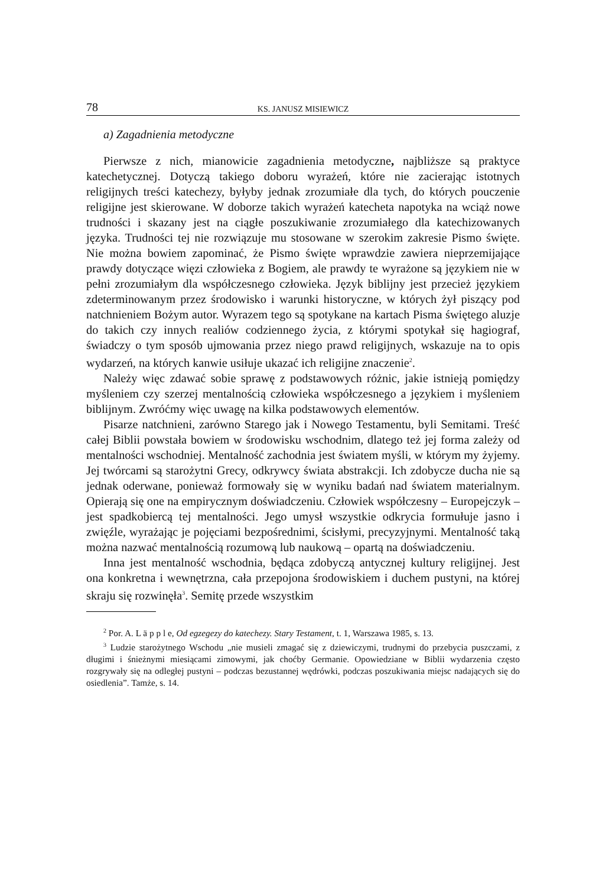78 KS. JANUSZ MISIEWICZ
a) Zagadnienia metodyczne
Pierwsze z nich, mianowicie zagadnienia metodyczne, najbliższe są praktyce katechetycznej. Dotyczą takiego doboru wyrażeń, które nie zacierając istotnych religijnych treści katechezy, byłyby jednak zrozumiałe dla tych, do których pouczenie religijne jest skierowane. W doborze takich wyrażeń katecheta napotyka na wciąż nowe trudności i skazany jest na ciągłe poszukiwanie zrozumiałego dla katechizowanych języka. Trudności tej nie rozwiązuje mu stosowane w szerokim zakresie Pismo święte. Nie można bowiem zapominać, że Pismo święte wprawdzie zawiera nieprzemijające prawdy dotyczące więzi człowieka z Bogiem, ale prawdy te wyrażone są językiem nie w pełni zrozumiałym dla współczesnego człowieka. Język biblijny jest przecież językiem zdeterminowanym przez środowisko i warunki historyczne, w których żył piszący pod natchnieniem Bożym autor. Wyrazem tego są spotykane na kartach Pisma świętego aluzje do takich czy innych realiów codziennego życia, z którymi spotykał się hagiograf, świadczy o tym sposób ujmowania przez niego prawd religijnych, wskazuje na to opis wydarzeń, na których kanwie usiłuje ukazać ich religijne znaczenie<sup>2</sup>.
Należy więc zdawać sobie sprawę z podstawowych różnic, jakie istnieją pomiędzy myśleniem czy szerzej mentalnością człowieka współczesnego a językiem i myśleniem biblijnym. Zwróćmy więc uwagę na kilka podstawowych elementów.
Pisarze natchnieni, zarówno Starego jak i Nowego Testamentu, byli Semitami. Treść całej Biblii powstała bowiem w środowisku wschodnim, dlatego też jej forma zależy od mentalności wschodniej. Mentalność zachodnia jest światem myśli, w którym my żyjemy. Jej twórcami są starożytni Grecy, odkrywcy świata abstrakcji. Ich zdobycze ducha nie są jednak oderwane, ponieważ formowały się w wyniku badań nad światem materialnym. Opierają się one na empirycznym doświadczeniu. Człowiek współczesny – Europejczyk – jest spadkobiercą tej mentalności. Jego umysł wszystkie odkrycia formułuje jasno i zwięźle, wyrażając je pojęciami bezpośrednimi, ścisłymi, precyzyjnymi. Mentalność taką można nazwać mentalnością rozumową lub naukową – opartą na doświadczeniu.
Inna jest mentalność wschodnia, będąca zdobyczą antycznej kultury religijnej. Jest ona konkretna i wewnętrzna, cała przepojona środowiskiem i duchem pustyni, na której skraju się rozwinęła<sup>3</sup>. Semitę przede wszystkim
<sup>2</sup> Por. A. L ä p p l e, Od egzegezy do katechezy. Stary Testament, t. 1, Warszawa 1985, s. 13.
<sup>3</sup> Ludzie starożytnego Wschodu „nie musieli zmagać się z dziewiczymi, trudnymi do przebycia puszczami, z długimi i śnieżnymi miesiącami zimowymi, jak choćby Germanie. Opowiedziane w Biblii wydarzenia często rozgrywały się na odległej pustyni – podczas bezustannej wędrówki, podczas poszukiwania miejsc nadających się do osiedlenia”. Tamże, s. 14.